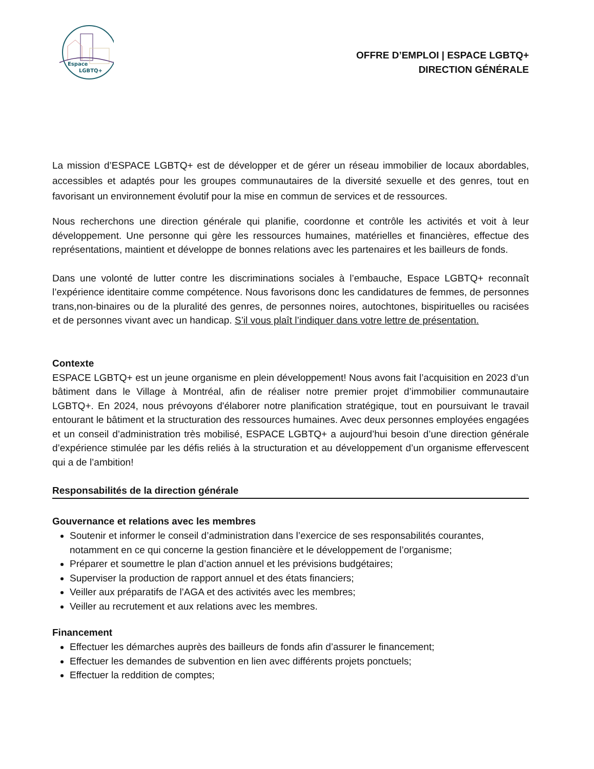Espace
LGBTQ+
OFFRE D’EMPLOI | ESPACE LGBTQ+
DIRECTION GÉNÉRALE
La mission d’ESPACE LGBTQ+ est de développer et de gérer un réseau immobilier de locaux abordables, accessibles et adaptés pour les groupes communautaires de la diversité sexuelle et des genres, tout en favorisant un environnement évolutif pour la mise en commun de services et de ressources.
Nous recherchons une direction générale qui planifie, coordonne et contrôle les activités et voit à leur développement. Une personne qui gère les ressources humaines, matérielles et financières, effectue des représentations, maintient et développe de bonnes relations avec les partenaires et les bailleurs de fonds.
Dans une volonté de lutter contre les discriminations sociales à l’embauche, Espace LGBTQ+ reconnaît l’expérience identitaire comme compétence. Nous favorisons donc les candidatures de femmes, de personnes trans,non-binaires ou de la pluralité des genres, de personnes noires, autochtones, bispirituelles ou racisées et de personnes vivant avec un handicap. S’il vous plaît l’indiquer dans votre lettre de présentation.
Contexte
ESPACE LGBTQ+ est un jeune organisme en plein développement! Nous avons fait l’acquisition en 2023 d’un bâtiment dans le Village à Montréal, afin de réaliser notre premier projet d’immobilier communautaire LGBTQ+. En 2024, nous prévoyons d'élaborer notre planification stratégique, tout en poursuivant le travail entourant le bâtiment et la structuration des ressources humaines. Avec deux personnes employées engagées et un conseil d’administration très mobilisé, ESPACE LGBTQ+ a aujourd’hui besoin d’une direction générale d’expérience stimulée par les défis reliés à la structuration et au développement d’un organisme effervescent qui a de l’ambition!
Responsabilités de la direction générale
Gouvernance et relations avec les membres
Soutenir et informer le conseil d’administration dans l’exercice de ses responsabilités courantes, notamment en ce qui concerne la gestion financière et le développement de l’organisme;
Préparer et soumettre le plan d’action annuel et les prévisions budgétaires;
Superviser la production de rapport annuel et des états financiers;
Veiller aux préparatifs de l’AGA et des activités avec les membres;
Veiller au recrutement et aux relations avec les membres.
Financement
Effectuer les démarches auprès des bailleurs de fonds afin d’assurer le financement;
Effectuer les demandes de subvention en lien avec différents projets ponctuels;
Effectuer la reddition de comptes;